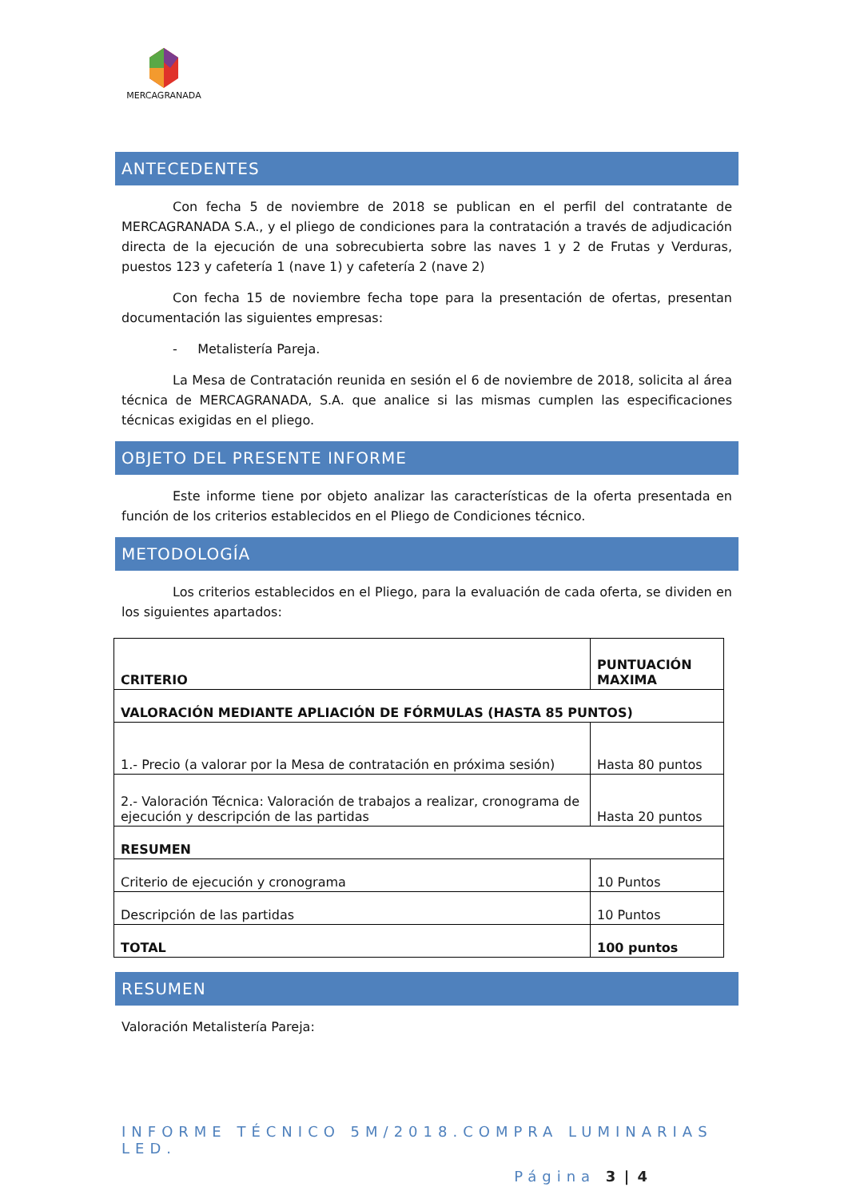MERCAGRANADA
ANTECEDENTES
Con fecha 5 de noviembre de 2018 se publican en el perfil del contratante de MERCAGRANADA S.A., y el pliego de condiciones para la contratación a través de adjudicación directa de la ejecución de una sobrecubierta sobre las naves 1 y 2 de Frutas y Verduras, puestos 123 y cafetería 1 (nave 1) y cafetería 2 (nave 2)
Con fecha 15 de noviembre fecha tope para la presentación de ofertas, presentan documentación las siguientes empresas:
- Metalistería Pareja.
La Mesa de Contratación reunida en sesión el 6 de noviembre de 2018, solicita al área técnica de MERCAGRANADA, S.A. que analice si las mismas cumplen las especificaciones técnicas exigidas en el pliego.
OBJETO DEL PRESENTE INFORME
Este informe tiene por objeto analizar las características de la oferta presentada en función de los criterios establecidos en el Pliego de Condiciones técnico.
METODOLOGÍA
Los criterios establecidos en el Pliego, para la evaluación de cada oferta, se dividen en los siguientes apartados:
| CRITERIO | PUNTUACIÓN MAXIMA |
| --- | --- |
| VALORACIÓN MEDIANTE APLIACIÓN DE FÓRMULAS (HASTA 85 PUNTOS) | |
| 1.- Precio (a valorar por la Mesa de contratación en próxima sesión) | Hasta 80 puntos |
| 2.- Valoración Técnica: Valoración de trabajos a realizar, cronograma de ejecución y descripción de las partidas | Hasta 20 puntos |
| RESUMEN | |
| Criterio de ejecución y cronograma | 10 Puntos |
| Descripción de las partidas | 10 Puntos |
| TOTAL | 100 puntos |
RESUMEN
Valoración Metalistería Pareja:
INFORME TÉCNICO 5M/2018.COMPRA LUMINARIAS LED.
Página 3 | 4